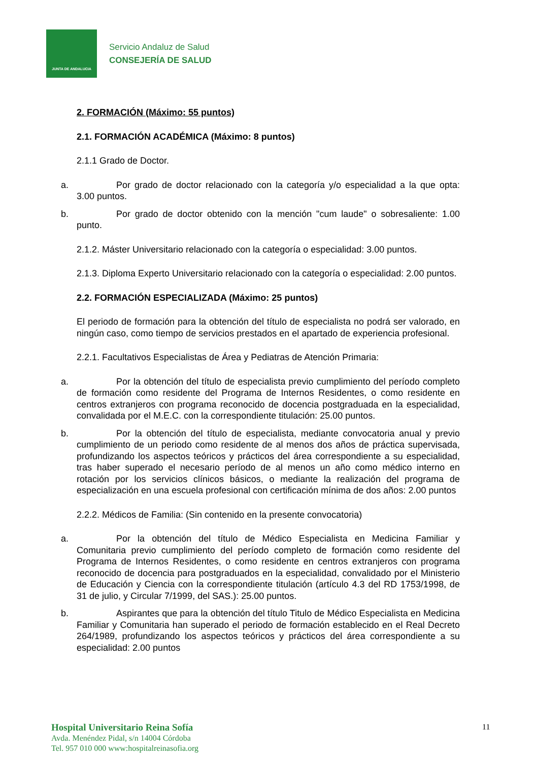JUNTA DE ANDALUCIA
Servicio Andaluz de Salud
CONSEJERÍA DE SALUD
2. FORMACIÓN (Máximo: 55 puntos)
2.1. FORMACIÓN ACADÉMICA (Máximo: 8 puntos)
2.1.1 Grado de Doctor.
a. Por grado de doctor relacionado con la categoría y/o especialidad a la que opta: 3.00 puntos.
b. Por grado de doctor obtenido con la mención "cum laude" o sobresaliente: 1.00 punto.
2.1.2. Máster Universitario relacionado con la categoría o especialidad: 3.00 puntos.
2.1.3. Diploma Experto Universitario relacionado con la categoría o especialidad: 2.00 puntos.
2.2. FORMACIÓN ESPECIALIZADA (Máximo: 25 puntos)
El periodo de formación para la obtención del título de especialista no podrá ser valorado, en ningún caso, como tiempo de servicios prestados en el apartado de experiencia profesional.
2.2.1. Facultativos Especialistas de Área y Pediatras de Atención Primaria:
a. Por la obtención del título de especialista previo cumplimiento del período completo de formación como residente del Programa de Internos Residentes, o como residente en centros extranjeros con programa reconocido de docencia postgraduada en la especialidad, convalidada por el M.E.C. con la correspondiente titulación: 25.00 puntos.
b. Por la obtención del título de especialista, mediante convocatoria anual y previo cumplimiento de un periodo como residente de al menos dos años de práctica supervisada, profundizando los aspectos teóricos y prácticos del área correspondiente a su especialidad, tras haber superado el necesario período de al menos un año como médico interno en rotación por los servicios clínicos básicos, o mediante la realización del programa de especialización en una escuela profesional con certificación mínima de dos años: 2.00 puntos
2.2.2. Médicos de Familia: (Sin contenido en la presente convocatoria)
a. Por la obtención del título de Médico Especialista en Medicina Familiar y Comunitaria previo cumplimiento del período completo de formación como residente del Programa de Internos Residentes, o como residente en centros extranjeros con programa reconocido de docencia para postgraduados en la especialidad, convalidado por el Ministerio de Educación y Ciencia con la correspondiente titulación (artículo 4.3 del RD 1753/1998, de 31 de julio, y Circular 7/1999, del SAS.): 25.00 puntos.
b. Aspirantes que para la obtención del título Titulo de Médico Especialista en Medicina Familiar y Comunitaria han superado el periodo de formación establecido en el Real Decreto 264/1989, profundizando los aspectos teóricos y prácticos del área correspondiente a su especialidad: 2.00 puntos
Hospital Universitario Reina Sofía
Avda. Menéndez Pidal, s/n 14004 Córdoba
Tel. 957 010 000 www:hospitalreinasofia.org
11